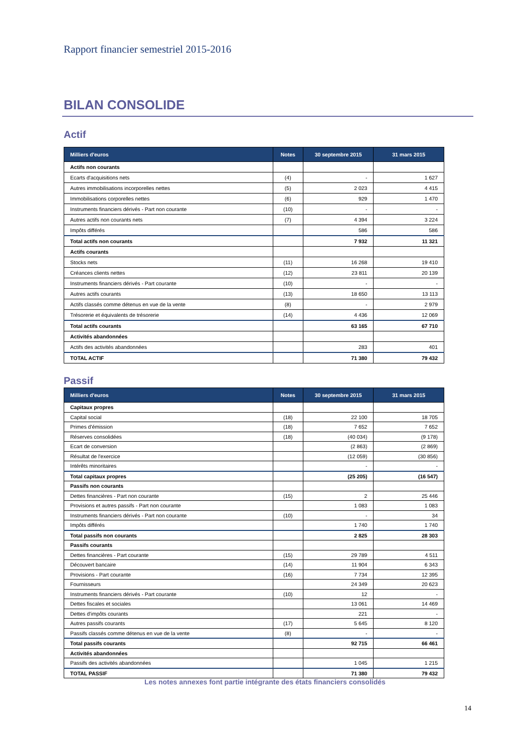Rapport financier semestriel 2015-2016
BILAN CONSOLIDE
Actif
| Milliers d'euros | Notes | 30 septembre 2015 | 31 mars 2015 |
| --- | --- | --- | --- |
| Actifs non courants | | | |
| Ecarts d'acquisitions nets | (4) | - | 1 627 |
| Autres immobilisations incorporelles nettes | (5) | 2 023 | 4 415 |
| Immobilisations corporelles nettes | (6) | 929 | 1 470 |
| Instruments financiers dérivés - Part non courante | (10) | - | - |
| Autres actifs non courants nets | (7) | 4 394 | 3 224 |
| Impôts différés | | 586 | 586 |
| Total actifs non courants | | 7 932 | 11 321 |
| Actifs courants | | | |
| Stocks nets | (11) | 16 268 | 19 410 |
| Créances clients nettes | (12) | 23 811 | 20 139 |
| Instruments financiers dérivés - Part courante | (10) | - | - |
| Autres actifs courants | (13) | 18 650 | 13 113 |
| Actifs classés comme détenus en vue de la vente | (8) | - | 2 979 |
| Trésorerie et équivalents de trésorerie | (14) | 4 436 | 12 069 |
| Total actifs courants | | 63 165 | 67 710 |
| Activités abandonnées | | | |
| Actifs des activités abandonnées | | 283 | 401 |
| TOTAL ACTIF | | 71 380 | 79 432 |
Passif
| Milliers d'euros | Notes | 30 septembre 2015 | 31 mars 2015 |
| --- | --- | --- | --- |
| Capitaux propres | | | |
| Capital social | (18) | 22 100 | 18 705 |
| Primes d'émission | (18) | 7 652 | 7 652 |
| Réserves consolidées | (18) | (40 034) | (9 178) |
| Ecart de conversion | | (2 863) | (2 869) |
| Résultat de l'exercice | | (12 059) | (30 856) |
| Intérêts minoritaires | | - | - |
| Total capitaux propres | | (25 205) | (16 547) |
| Passifs non courants | | | |
| Dettes financières - Part non courante | (15) | 2 | 25 446 |
| Provisions et autres passifs - Part non courante | | 1 083 | 1 083 |
| Instruments financiers dérivés - Part non courante | (10) | - | 34 |
| Impôts différés | | 1 740 | 1 740 |
| Total passifs non courants | | 2 825 | 28 303 |
| Passifs courants | | | |
| Dettes financières - Part courante | (15) | 29 789 | 4 511 |
| Découvert bancaire | (14) | 11 904 | 6 343 |
| Provisions - Part courante | (16) | 7 734 | 12 395 |
| Fournisseurs | | 24 349 | 20 623 |
| Instruments financiers dérivés - Part courante | (10) | 12 | - |
| Dettes fiscales et sociales | | 13 061 | 14 469 |
| Dettes d'impôts courants | | 221 | - |
| Autres passifs courants | (17) | 5 645 | 8 120 |
| Passifs classés comme détenus en vue de la vente | (8) | - | - |
| Total passifs courants | | 92 715 | 66 461 |
| Activités abandonnées | | | |
| Passifs des activités abandonnées | | 1 045 | 1 215 |
| TOTAL PASSIF | | 71 380 | 79 432 |
Les notes annexes font partie intégrante des états financiers consolidés
14